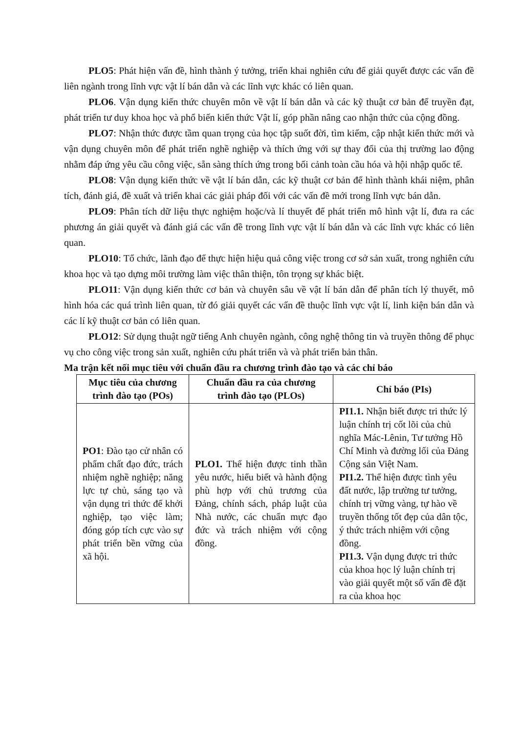PLO5: Phát hiện vấn đề, hình thành ý tưởng, triển khai nghiên cứu để giải quyết được các vấn đề liên ngành trong lĩnh vực vật lí bán dẫn và các lĩnh vực khác có liên quan.
PLO6. Vận dụng kiến thức chuyên môn về vật lí bán dẫn và các kỹ thuật cơ bản để truyền đạt, phát triển tư duy khoa học và phổ biến kiến thức Vật lí, góp phần nâng cao nhận thức của cộng đồng.
PLO7: Nhận thức được tầm quan trọng của học tập suốt đời, tìm kiếm, cập nhật kiến thức mới và vận dụng chuyên môn để phát triển nghề nghiệp và thích ứng với sự thay đổi của thị trường lao động nhằm đáp ứng yêu cầu công việc, sẵn sàng thích ứng trong bối cảnh toàn cầu hóa và hội nhập quốc tế.
PLO8: Vận dụng kiến thức về vật lí bán dẫn, các kỹ thuật cơ bản để hình thành khái niệm, phân tích, đánh giá, đề xuất và triển khai các giải pháp đối với các vấn đề mới trong lĩnh vực bán dẫn.
PLO9: Phân tích dữ liệu thực nghiệm hoặc/và lí thuyết để phát triển mô hình vật lí, đưa ra các phương án giải quyết và đánh giá các vấn đề trong lĩnh vực vật lí bán dẫn và các lĩnh vực khác có liên quan.
PLO10: Tổ chức, lãnh đạo để thực hiện hiệu quả công việc trong cơ sở sản xuất, trong nghiên cứu khoa học và tạo dựng môi trường làm việc thân thiện, tôn trọng sự khác biệt.
PLO11: Vận dụng kiến thức cơ bản và chuyên sâu về vật lí bán dẫn để phân tích lý thuyết, mô hình hóa các quá trình liên quan, từ đó giải quyết các vấn đề thuộc lĩnh vực vật lí, linh kiện bán dẫn và các lí kỹ thuật cơ bản có liên quan.
PLO12: Sử dụng thuật ngữ tiếng Anh chuyên ngành, công nghệ thông tin và truyền thông để phục vụ cho công việc trong sản xuất, nghiên cứu phát triển và và phát triển bản thân.
Ma trận kết nối mục tiêu với chuẩn đầu ra chương trình đào tạo và các chỉ báo
| Mục tiêu của chương trình đào tạo (POs) | Chuẩn đầu ra của chương trình đào tạo (PLOs) | Chỉ báo (PIs) |
| --- | --- | --- |
| PO1 : Đào tạo cử nhân có phẩm chất đạo đức, trách nhiệm nghề nghiệp; năng lực tự chủ, sáng tạo và vận dụng tri thức để khởi nghiệp, tạo việc làm; đóng góp tích cực vào sự phát triển bền vững của xã hội. | PLO1. Thể hiện được tinh thần yêu nước, hiểu biết và hành động phù hợp với chủ trương của Đảng, chính sách, pháp luật của Nhà nước, các chuẩn mực đạo đức và trách nhiệm với cộng đồng. | PI1.1. Nhận biết được tri thức lý luận chính trị cốt lõi của chủ nghĩa Mác-Lênin, Tư tưởng Hồ Chí Minh và đường lối của Đảng Cộng sản Việt Nam. PI1.2. Thể hiện được tình yêu đất nước, lập trường tư tưởng, chính trị vững vàng, tự hào về truyền thống tốt đẹp của dân tộc, ý thức trách nhiệm với cộng đồng. PI1.3. Vận dụng được tri thức của khoa học lý luận chính trị vào giải quyết một số vấn đề đặt ra của khoa học |